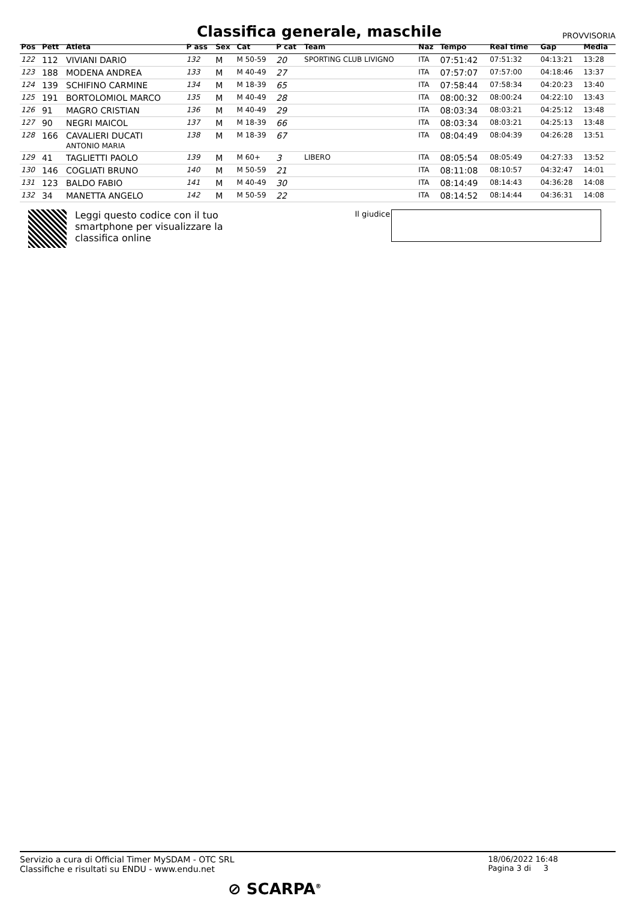Classifica generale, maschile
PROVVISORIA
| Pos | Pett | Atleta | P ass | Sex | Cat | P cat | Team | Naz | Tempo | Real time | Gap | Media |
| --- | --- | --- | --- | --- | --- | --- | --- | --- | --- | --- | --- | --- |
| 122 | 112 | VIVIANI DARIO | 132 | M | M 50-59 | 20 | SPORTING CLUB LIVIGNO | ITA | 07:51:42 | 07:51:32 | 04:13:21 | 13:28 |
| 123 | 188 | MODENA ANDREA | 133 | M | M 40-49 | 27 | | ITA | 07:57:07 | 07:57:00 | 04:18:46 | 13:37 |
| 124 | 139 | SCHIFINO CARMINE | 134 | M | M 18-39 | 65 | | ITA | 07:58:44 | 07:58:34 | 04:20:23 | 13:40 |
| 125 | 191 | BORTOLOMIOL MARCO | 135 | M | M 40-49 | 28 | | ITA | 08:00:32 | 08:00:24 | 04:22:10 | 13:43 |
| 126 | 91 | MAGRO CRISTIAN | 136 | M | M 40-49 | 29 | | ITA | 08:03:34 | 08:03:21 | 04:25:12 | 13:48 |
| 127 | 90 | NEGRI MAICOL | 137 | M | M 18-39 | 66 | | ITA | 08:03:34 | 08:03:21 | 04:25:13 | 13:48 |
| 128 | 166 | CAVALIERI DUCATI ANTONIO MARIA | 138 | M | M 18-39 | 67 | | ITA | 08:04:49 | 08:04:39 | 04:26:28 | 13:51 |
| 129 | 41 | TAGLIETTI PAOLO | 139 | M | M 60+ | 3 | LIBERO | ITA | 08:05:54 | 08:05:49 | 04:27:33 | 13:52 |
| 130 | 146 | COGLIATI BRUNO | 140 | M | M 50-59 | 21 | | ITA | 08:11:08 | 08:10:57 | 04:32:47 | 14:01 |
| 131 | 123 | BALDO FABIO | 141 | M | M 40-49 | 30 | | ITA | 08:14:49 | 08:14:43 | 04:36:28 | 14:08 |
| 132 | 34 | MANETTA ANGELO | 142 | M | M 50-59 | 22 | | ITA | 08:14:52 | 08:14:44 | 04:36:31 | 14:08 |
Leggi questo codice con il tuo
smartphone per visualizzare la
classifica online
Il giudice
Servizio a cura di Official Timer MySDAM - OTC SRL
Classifiche e risultati su ENDU - www.endu.net
18/06/2022 16:48
Pagina 3 di 3
⊘ SCARPA<sup>®</sup>